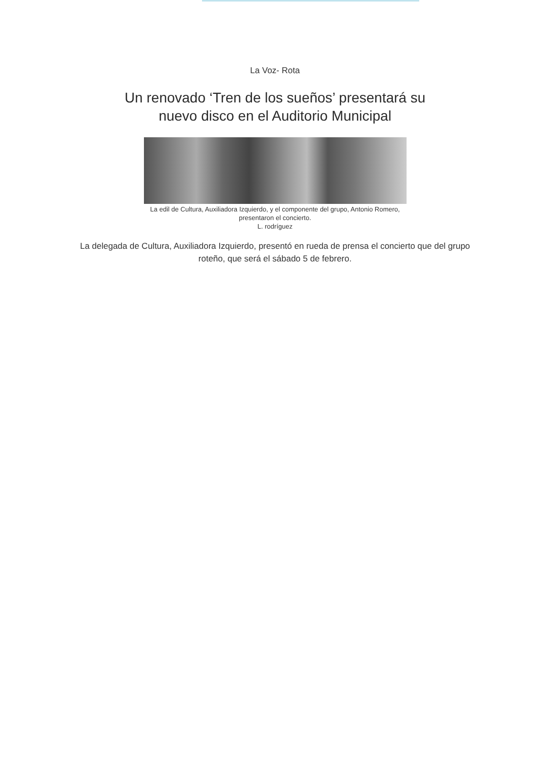La Voz- Rota
Un renovado ‘Tren de los sueños’ presentará su
nuevo disco en el Auditorio Municipal
La edil de Cultura, Auxiliadora Izquierdo, y el componente del grupo, Antonio Romero,
presentaron el concierto.
L. rodríguez
La delegada de Cultura, Auxiliadora Izquierdo, presentó en rueda de prensa el concierto que del grupo roteño, que será el sábado 5 de febrero.